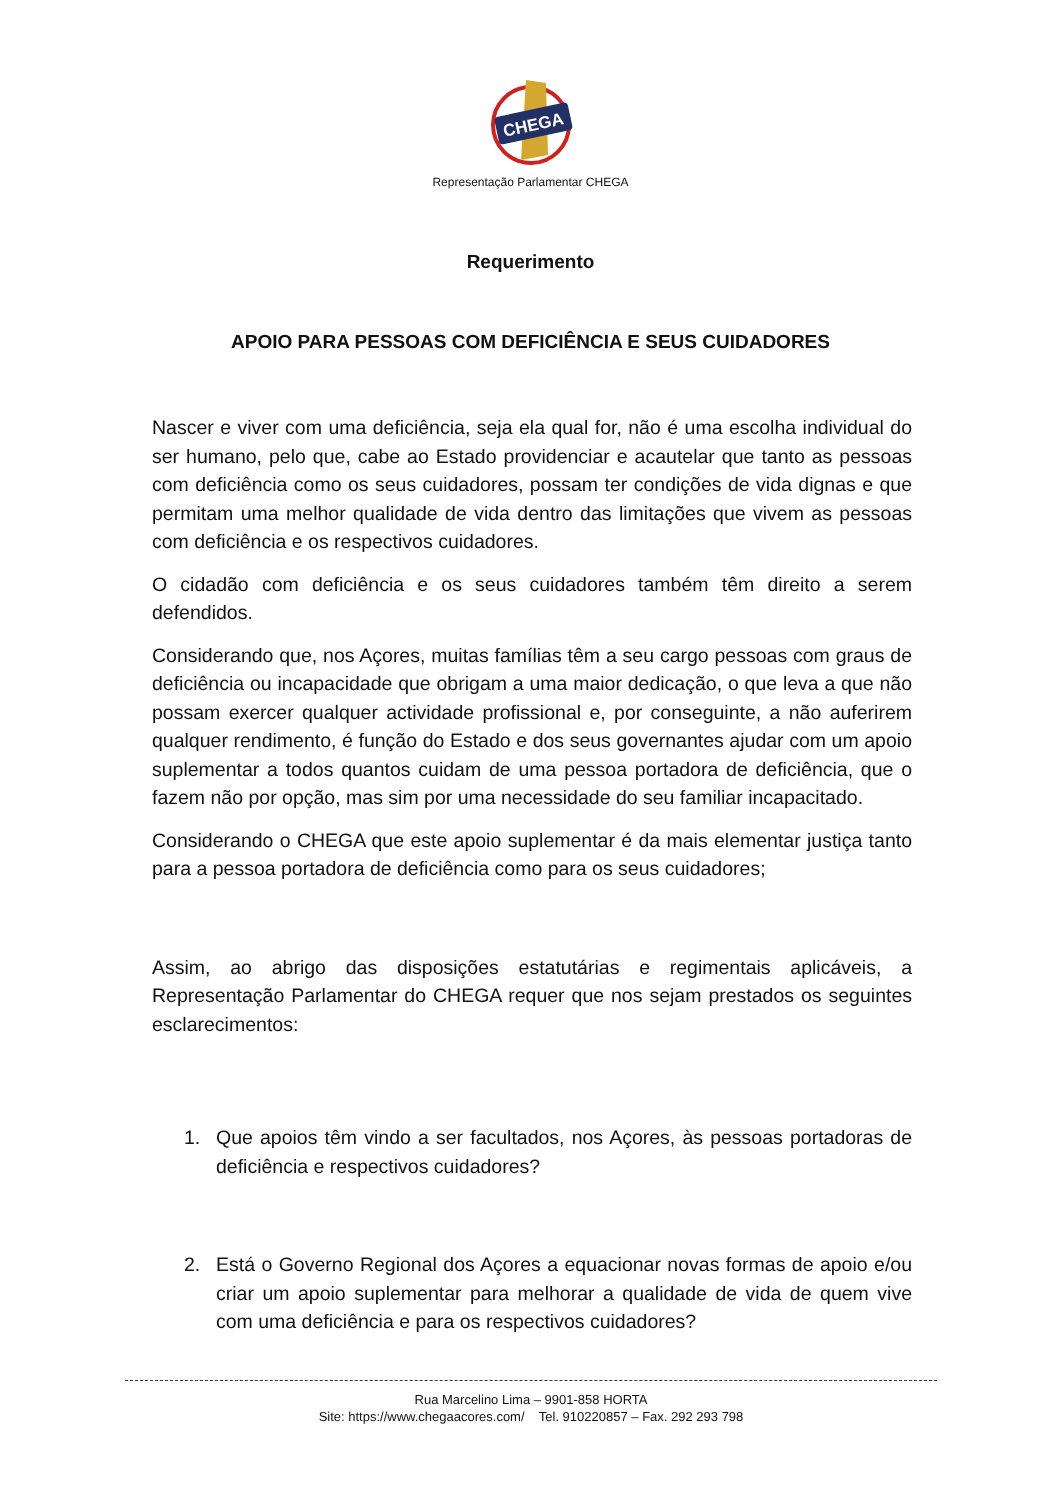CHEGA
Representação Parlamentar CHEGA
Requerimento
APOIO PARA PESSOAS COM DEFICIÊNCIA E SEUS CUIDADORES
Nascer e viver com uma deficiência, seja ela qual for, não é uma escolha individual do ser humano, pelo que, cabe ao Estado providenciar e acautelar que tanto as pessoas com deficiência como os seus cuidadores, possam ter condições de vida dignas e que permitam uma melhor qualidade de vida dentro das limitações que vivem as pessoas com deficiência e os respectivos cuidadores.
O cidadão com deficiência e os seus cuidadores também têm direito a serem defendidos.
Considerando que, nos Açores, muitas famílias têm a seu cargo pessoas com graus de deficiência ou incapacidade que obrigam a uma maior dedicação, o que leva a que não possam exercer qualquer actividade profissional e, por conseguinte, a não auferirem qualquer rendimento, é função do Estado e dos seus governantes ajudar com um apoio suplementar a todos quantos cuidam de uma pessoa portadora de deficiência, que o fazem não por opção, mas sim por uma necessidade do seu familiar incapacitado.
Considerando o CHEGA que este apoio suplementar é da mais elementar justiça tanto para a pessoa portadora de deficiência como para os seus cuidadores;
Assim, ao abrigo das disposições estatutárias e regimentais aplicáveis, a Representação Parlamentar do CHEGA requer que nos sejam prestados os seguintes esclarecimentos:
1. Que apoios têm vindo a ser facultados, nos Açores, às pessoas portadoras de deficiência e respectivos cuidadores?
2. Está o Governo Regional dos Açores a equacionar novas formas de apoio e/ou criar um apoio suplementar para melhorar a qualidade de vida de quem vive com uma deficiência e para os respectivos cuidadores?
Rua Marcelino Lima – 9901-858 HORTA
Site: https://www.chegaacores.com/ Tel. 910220857 – Fax. 292 293 798